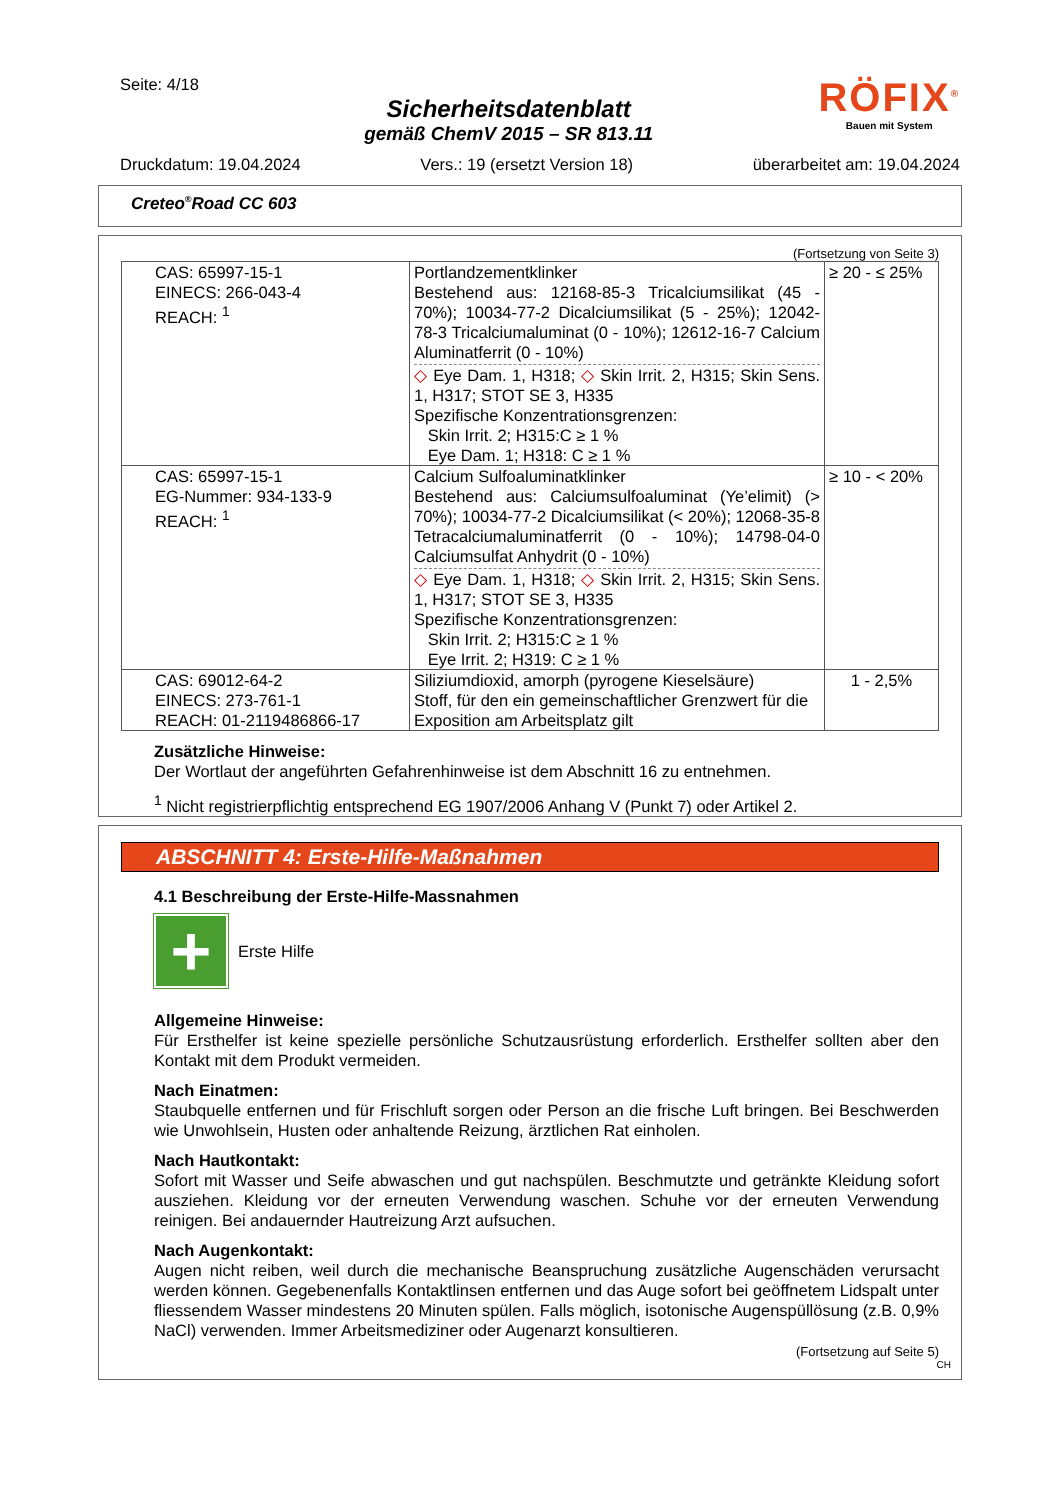Seite: 4/18
Sicherheitsdatenblatt
gemäß ChemV 2015 – SR 813.11
RÖFIX<sup>®</sup>
Bauen mit System
Druckdatum: 19.04.2024 Vers.: 19 (ersetzt Version 18) überarbeitet am: 19.04.2024
Creteo<sup>®</sup>Road CC 603
(Fortsetzung von Seite 3)
| CAS: 65997-15-1 EINECS: 266-043-4 REACH: <sup>1</sup> | Portlandzementklinker Bestehend aus: 12168-85-3 Tricalciumsilikat (45 - 70%); 10034-77-2 Dicalciumsilikat (5 - 25%); 12042-78-3 Tricalciumaluminat (0 - 10%); 12612-16-7 Calcium Aluminatferrit (0 - 10%) ◇ Eye Dam. 1, H318; ◇ Skin Irrit. 2, H315; Skin Sens. 1, H317; STOT SE 3, H335 Spezifische Konzentrationsgrenzen: Skin Irrit. 2; H315:C ≥ 1 % Eye Dam. 1; H318: C ≥ 1 % | ≥ 20 - ≤ 25% |
| CAS: 65997-15-1 EG-Nummer: 934-133-9 REACH: <sup>1</sup> | Calcium Sulfoaluminatklinker Bestehend aus: Calciumsulfoaluminat (Ye’elimit) (> 70%); 10034-77-2 Dicalciumsilikat (< 20%); 12068-35-8 Tetracalciumaluminatferrit (0 - 10%); 14798-04-0 Calciumsulfat Anhydrit (0 - 10%) ◇ Eye Dam. 1, H318; ◇ Skin Irrit. 2, H315; Skin Sens. 1, H317; STOT SE 3, H335 Spezifische Konzentrationsgrenzen: Skin Irrit. 2; H315:C ≥ 1 % Eye Irrit. 2; H319: C ≥ 1 % | ≥ 10 - < 20% |
| CAS: 69012-64-2 EINECS: 273-761-1 REACH: 01-2119486866-17 | Siliziumdioxid, amorph (pyrogene Kieselsäure) Stoff, für den ein gemeinschaftlicher Grenzwert für die Exposition am Arbeitsplatz gilt | 1 - 2,5% |
Zusätzliche Hinweise:
Der Wortlaut der angeführten Gefahrenhinweise ist dem Abschnitt 16 zu entnehmen.
<sup>1</sup> Nicht registrierpflichtig entsprechend EG 1907/2006 Anhang V (Punkt 7) oder Artikel 2.
ABSCHNITT 4: Erste-Hilfe-Maßnahmen
4.1 Beschreibung der Erste-Hilfe-Massnahmen
+
Erste Hilfe
Allgemeine Hinweise:
Für Ersthelfer ist keine spezielle persönliche Schutzausrüstung erforderlich. Ersthelfer sollten aber den Kontakt mit dem Produkt vermeiden.
Nach Einatmen:
Staubquelle entfernen und für Frischluft sorgen oder Person an die frische Luft bringen. Bei Beschwerden wie Unwohlsein, Husten oder anhaltende Reizung, ärztlichen Rat einholen.
Nach Hautkontakt:
Sofort mit Wasser und Seife abwaschen und gut nachspülen. Beschmutzte und getränkte Kleidung sofort ausziehen. Kleidung vor der erneuten Verwendung waschen. Schuhe vor der erneuten Verwendung reinigen. Bei andauernder Hautreizung Arzt aufsuchen.
Nach Augenkontakt:
Augen nicht reiben, weil durch die mechanische Beanspruchung zusätzliche Augenschäden verursacht werden können. Gegebenenfalls Kontaktlinsen entfernen und das Auge sofort bei geöffnetem Lidspalt unter fliessendem Wasser mindestens 20 Minuten spülen. Falls möglich, isotonische Augenspüllösung (z.B. 0,9% NaCl) verwenden. Immer Arbeitsmediziner oder Augenarzt konsultieren.
(Fortsetzung auf Seite 5)
CH